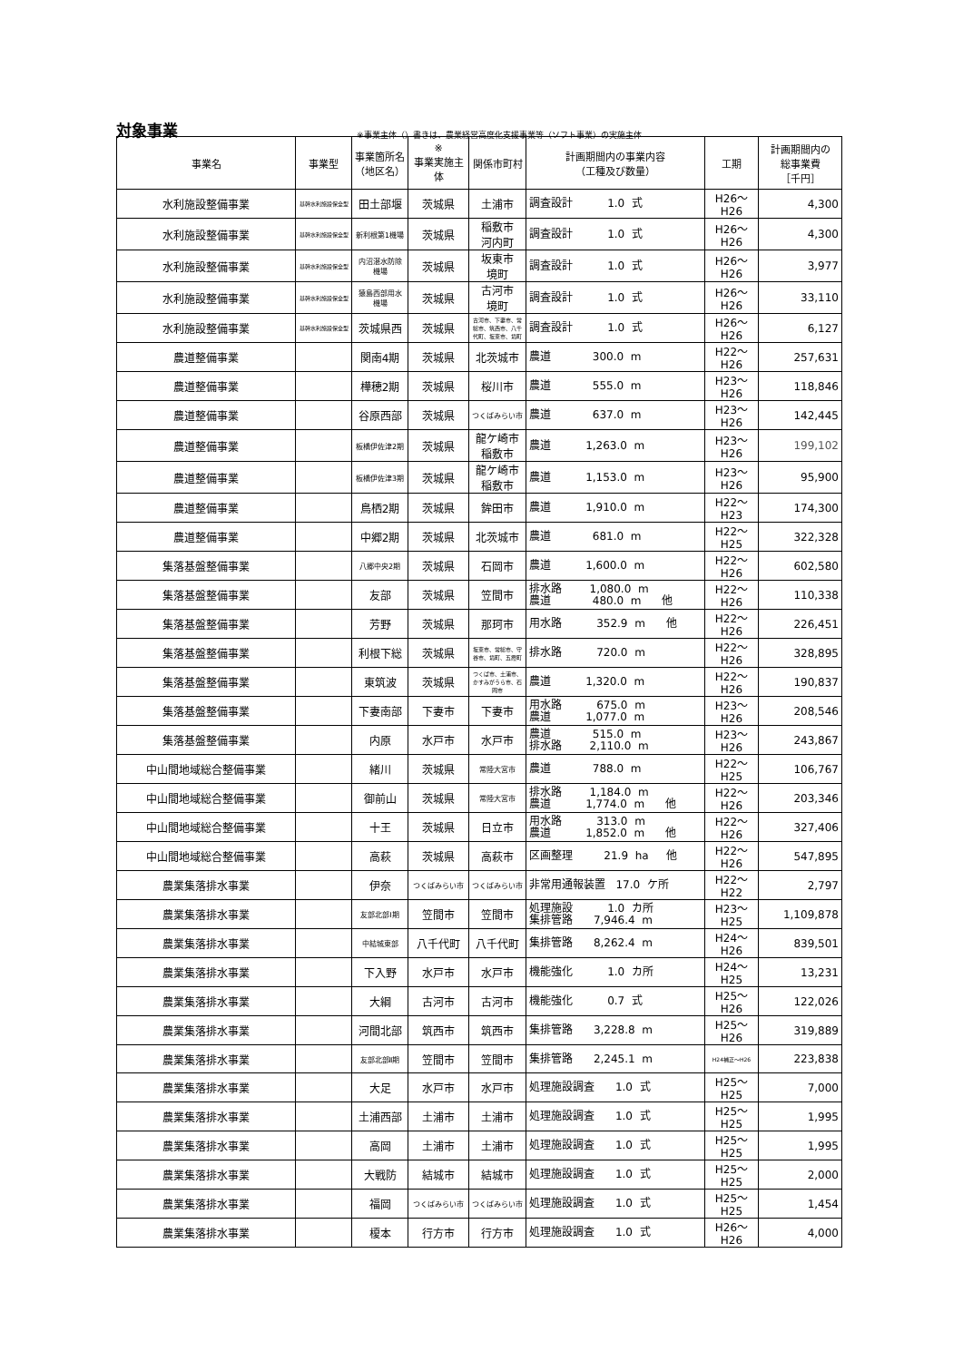対象事業
※事業主体（）書きは、農業経営高度化支援事業等（ソフト事業）の実施主体
| 事業名 | 事業型 | 事業箇所名 （地区名） | ※ 事業実施主体 | 関係市町村 | 計画期間内の事業内容 （工種及び数量） | 工期 | 計画期間内の 総事業費 ［千円］ |
| --- | --- | --- | --- | --- | --- | --- | --- |
| 水利施設整備事業 | 基幹水利施設保全型 | 田土部堰 | 茨城県 | 土浦市 | 調査設計 1.0 式 | H26～H26 | 4,300 |
| 水利施設整備事業 | 基幹水利施設保全型 | 新利根第1機場 | 茨城県 | 稲敷市 河内町 | 調査設計 1.0 式 | H26～H26 | 4,300 |
| 水利施設整備事業 | 基幹水利施設保全型 | 内沼湛水防除機場 | 茨城県 | 坂東市 境町 | 調査設計 1.0 式 | H26～H26 | 3,977 |
| 水利施設整備事業 | 基幹水利施設保全型 | 猿島西部用水機場 | 茨城県 | 古河市 境町 | 調査設計 1.0 式 | H26～H26 | 33,110 |
| 水利施設整備事業 | 基幹水利施設保全型 | 茨城県西 | 茨城県 | 古河市、下妻市、常総市、筑西市、八千代町、坂東市、境町 | 調査設計 1.0 式 | H26～H26 | 6,127 |
| 農道整備事業 | | 関南4期 | 茨城県 | 北茨城市 | 農道 300.0 m | H22～H26 | 257,631 |
| 農道整備事業 | | 樺穂2期 | 茨城県 | 桜川市 | 農道 555.0 m | H23～H26 | 118,846 |
| 農道整備事業 | | 谷原西部 | 茨城県 | つくばみらい市 | 農道 637.0 m | H23～H26 | 142,445 |
| 農道整備事業 | | 板橋伊佐津2期 | 茨城県 | 龍ケ崎市 稲敷市 | 農道 1,263.0 m | H23～H26 | 199,102 |
| 農道整備事業 | | 板橋伊佐津3期 | 茨城県 | 龍ケ崎市 稲敷市 | 農道 1,153.0 m | H23～H26 | 95,900 |
| 農道整備事業 | | 鳥栖2期 | 茨城県 | 鉾田市 | 農道 1,910.0 m | H22～H23 | 174,300 |
| 農道整備事業 | | 中郷2期 | 茨城県 | 北茨城市 | 農道 681.0 m | H22～H25 | 322,328 |
| 集落基盤整備事業 | | 八郷中央2期 | 茨城県 | 石岡市 | 農道 1,600.0 m | H22～H26 | 602,580 |
| 集落基盤整備事業 | | 友部 | 茨城県 | 笠間市 | 排水路 1,080.0 m 農道 480.0 m 他 | H22～H26 | 110,338 |
| 集落基盤整備事業 | | 芳野 | 茨城県 | 那珂市 | 用水路 352.9 m 他 | H22～H26 | 226,451 |
| 集落基盤整備事業 | | 利根下総 | 茨城県 | 坂東市、常総市、守谷市、境町、五霞町 | 排水路 720.0 m | H22～H26 | 328,895 |
| 集落基盤整備事業 | | 東筑波 | 茨城県 | つくば市、土浦市、かすみがうら市、石岡市 | 農道 1,320.0 m | H22～H26 | 190,837 |
| 集落基盤整備事業 | | 下妻南部 | 下妻市 | 下妻市 | 用水路 675.0 m 農道 1,077.0 m | H23～H26 | 208,546 |
| 集落基盤整備事業 | | 内原 | 水戸市 | 水戸市 | 農道 515.0 m 排水路 2,110.0 m | H23～H26 | 243,867 |
| 中山間地域総合整備事業 | | 緒川 | 茨城県 | 常陸大宮市 | 農道 788.0 m | H22～H25 | 106,767 |
| 中山間地域総合整備事業 | | 御前山 | 茨城県 | 常陸大宮市 | 排水路 1,184.0 m 農道 1,774.0 m 他 | H22～H26 | 203,346 |
| 中山間地域総合整備事業 | | 十王 | 茨城県 | 日立市 | 用水路 313.0 m 農道 1,852.0 m 他 | H22～H26 | 327,406 |
| 中山間地域総合整備事業 | | 高萩 | 茨城県 | 高萩市 | 区画整理 21.9 ha 他 | H22～H26 | 547,895 |
| 農業集落排水事業 | | 伊奈 | つくばみらい市 | つくばみらい市 | 非常用通報装置 17.0 ケ所 | H22～H22 | 2,797 |
| 農業集落排水事業 | | 友部北部Ⅰ期 | 笠間市 | 笠間市 | 処理施設 1.0 カ所 集排管路 7,946.4 m | H23～H25 | 1,109,878 |
| 農業集落排水事業 | | 中結城東部 | 八千代町 | 八千代町 | 集排管路 8,262.4 m | H24～H26 | 839,501 |
| 農業集落排水事業 | | 下入野 | 水戸市 | 水戸市 | 機能強化 1.0 カ所 | H24～H25 | 13,231 |
| 農業集落排水事業 | | 大綱 | 古河市 | 古河市 | 機能強化 0.7 式 | H25～H26 | 122,026 |
| 農業集落排水事業 | | 河間北部 | 筑西市 | 筑西市 | 集排管路 3,228.8 m | H25～H26 | 319,889 |
| 農業集落排水事業 | | 友部北部Ⅱ期 | 笠間市 | 笠間市 | 集排管路 2,245.1 m | H24補正～H26 | 223,838 |
| 農業集落排水事業 | | 大足 | 水戸市 | 水戸市 | 処理施設調査 1.0 式 | H25～H25 | 7,000 |
| 農業集落排水事業 | | 土浦西部 | 土浦市 | 土浦市 | 処理施設調査 1.0 式 | H25～H25 | 1,995 |
| 農業集落排水事業 | | 高岡 | 土浦市 | 土浦市 | 処理施設調査 1.0 式 | H25～H25 | 1,995 |
| 農業集落排水事業 | | 大戦防 | 結城市 | 結城市 | 処理施設調査 1.0 式 | H25～H25 | 2,000 |
| 農業集落排水事業 | | 福岡 | つくばみらい市 | つくばみらい市 | 処理施設調査 1.0 式 | H25～H25 | 1,454 |
| 農業集落排水事業 | | 榎本 | 行方市 | 行方市 | 処理施設調査 1.0 式 | H26～H26 | 4,000 |